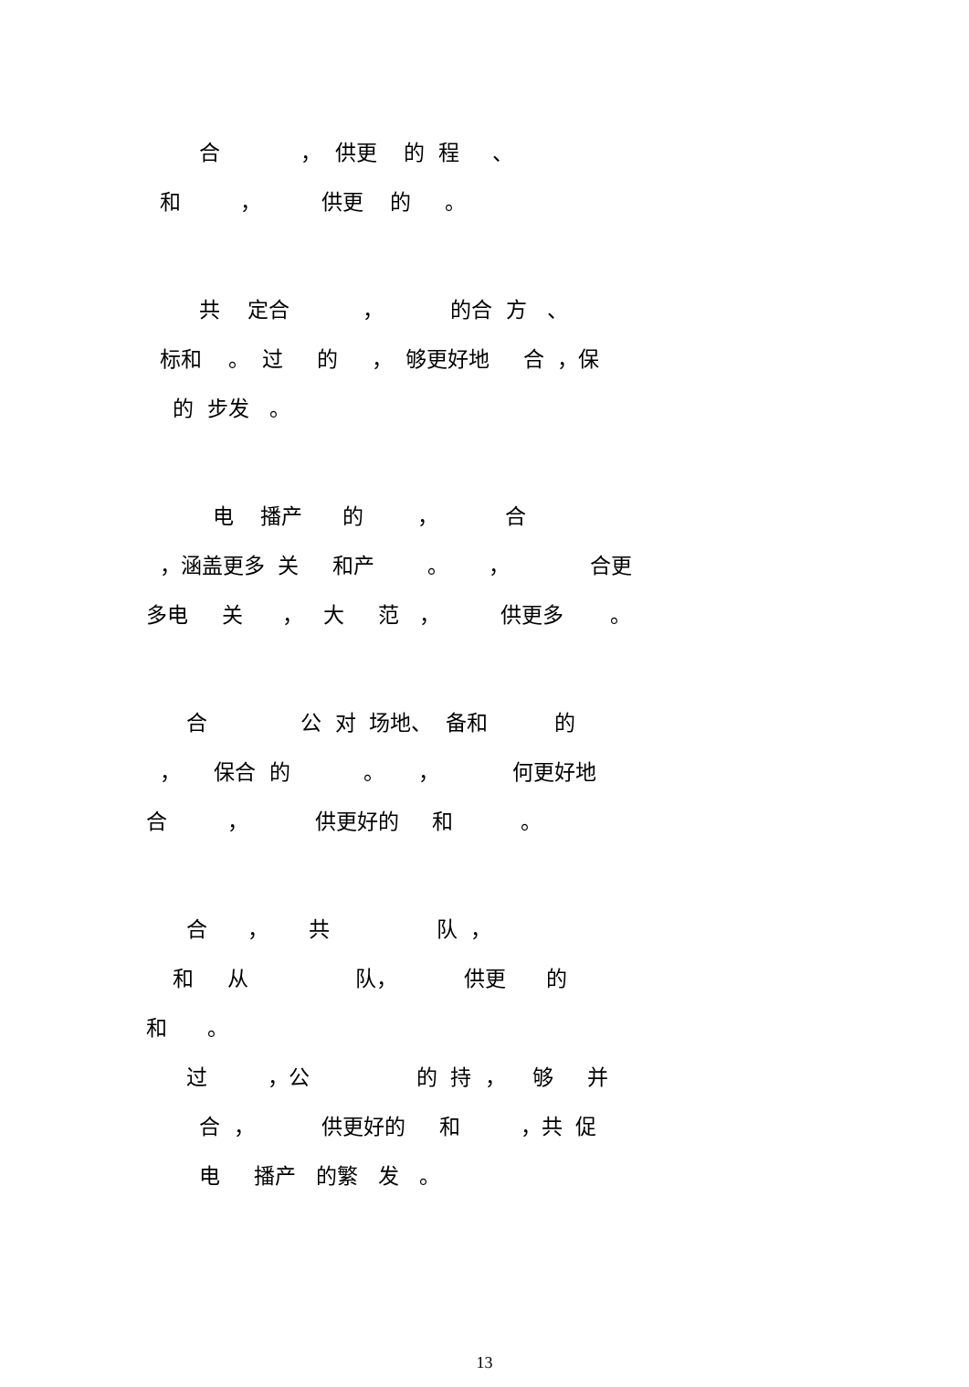合 ， 供更 的 程 、
和 ， 供更 的 。
共 定合 ， 的合 方 、
标和 。 过 的 ， 够更好地 合 ，保
的 步发 。
电 播产 的 ， 合
，涵盖更多 关 和产 。 ， 合更
多电 关 ， 大 范 ， 供更多 。
合 公 对 场地、 备和 的
， 保合 的 。 ， 何更好地
合 ， 供更好的 和 。
合 ， 共 队 ，
和 从 队， 供更 的
和 。
过 ，公 的 持 ， 够 并
合 ， 供更好的 和 ，共 促
电 播产 的繁 发 。
13